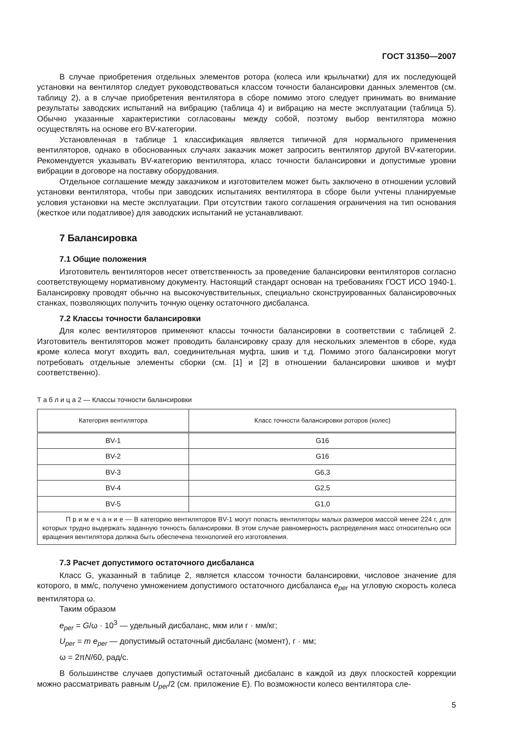ГОСТ 31350—2007
В случае приобретения отдельных элементов ротора (колеса или крыльчатки) для их последующей установки на вентилятор следует руководствоваться классом точности балансировки данных элементов (см. таблицу 2), а в случае приобретения вентилятора в сборе помимо этого следует принимать во внимание результаты заводских испытаний на вибрацию (таблица 4) и вибрацию на месте эксплуатации (таблица 5). Обычно указанные характеристики согласованы между собой, поэтому выбор вентилятора можно осуществлять на основе его BV-категории.
Установленная в таблице 1 классификация является типичной для нормального применения вентиляторов, однако в обоснованных случаях заказчик может запросить вентилятор другой BV-категории. Рекомендуется указывать BV-категорию вентилятора, класс точности балансировки и допустимые уровни вибрации в договоре на поставку оборудования.
Отдельное соглашение между заказчиком и изготовителем может быть заключено в отношении условий установки вентилятора, чтобы при заводских испытаниях вентилятора в сборе были учтены планируемые условия установки на месте эксплуатации. При отсутствии такого соглашения ограничения на тип основания (жесткое или податливое) для заводских испытаний не устанавливают.
7 Балансировка
7.1 Общие положения
Изготовитель вентиляторов несет ответственность за проведение балансировки вентиляторов согласно соответствующему нормативному документу. Настоящий стандарт основан на требованиях ГОСТ ИСО 1940-1. Балансировку проводят обычно на высокочувствительных, специально сконструированных балансировочных станках, позволяющих получить точную оценку остаточного дисбаланса.
7.2 Классы точности балансировки
Для колес вентиляторов применяют классы точности балансировки в соответствии с таблицей 2. Изготовитель вентиляторов может проводить балансировку сразу для нескольких элементов в сборе, куда кроме колеса могут входить вал, соединительная муфта, шкив и т.д. Помимо этого балансировки могут потребовать отдельные элементы сборки (см. [1] и [2] в отношении балансировки шкивов и муфт соответственно).
Т а б л и ц а 2 — Классы точности балансировки
| Категория вентилятора | Класс точности балансировки роторов (колес) |
| --- | --- |
| BV-1 | G16 |
| BV-2 | G16 |
| BV-3 | G6,3 |
| BV-4 | G2,5 |
| BV-5 | G1,0 |
| П р и м е ч а н и е — В категорию вентиляторов BV-1 могут попасть вентиляторы малых размеров массой менее 224 г, для которых трудно выдержать заданную точность балансировки. В этом случае равномерность распределения масс относительно оси вращения вентилятора должна быть обеспечена технологией его изготовления. | |
7.3 Расчет допустимого остаточного дисбаланса
Класс G, указанный в таблице 2, является классом точности балансировки, числовое значение для которого, в мм/с, получено умножением допустимого остаточного дисбаланса e<sub>per</sub> на угловую скорость колеса вентилятора ω.
Таким образом
e<sub>per</sub> = G/ω · 10<sup>3</sup> — удельный дисбаланс, мкм или г · мм/кг;
U<sub>per</sub> = m e<sub>per</sub> — допустимый остаточный дисбаланс (момент), г · мм;
ω = 2πN/60, рад/с.
В большинстве случаев допустимый остаточный дисбаланс в каждой из двух плоскостей коррекции можно рассматривать равным U<sub>per</sub>/2 (см. приложение Е). По возможности колесо вентилятора сле-
5